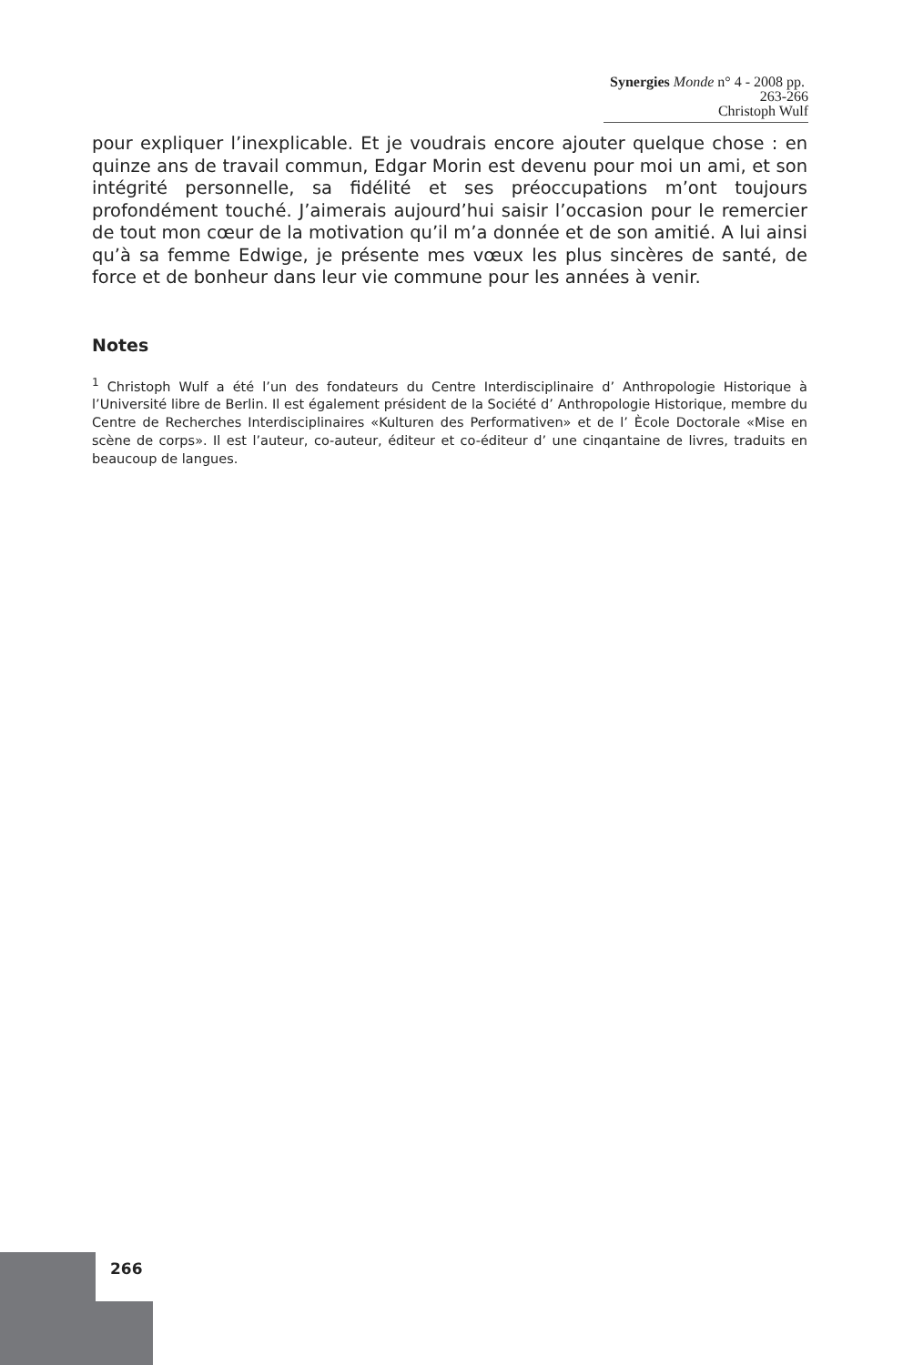Synergies Monde n° 4 - 2008 pp. 263-266
Christoph Wulf
pour expliquer l’inexplicable. Et je voudrais encore ajouter quelque chose : en quinze ans de travail commun, Edgar Morin est devenu pour moi un ami, et son intégrité personnelle, sa fidélité et ses préoccupations m’ont toujours profondément touché. J’aimerais aujourd’hui saisir l’occasion pour le remercier de tout mon cœur de la motivation qu’il m’a donnée et de son amitié. A lui ainsi qu’à sa femme Edwige, je présente mes vœux les plus sincères de santé, de force et de bonheur dans leur vie commune pour les années à venir.
Notes
<sup>1</sup> Christoph Wulf a été l’un des fondateurs du Centre Interdisciplinaire d’ Anthropologie Historique à l’Université libre de Berlin. Il est également président de la Société d’ Anthropologie Historique, membre du Centre de Recherches Interdisciplinaires «Kulturen des Performativen» et de l’ Ècole Doctorale «Mise en scène de corps». Il est l’auteur, co-auteur, éditeur et co-éditeur d’ une cinqantaine de livres, traduits en beaucoup de langues.
266